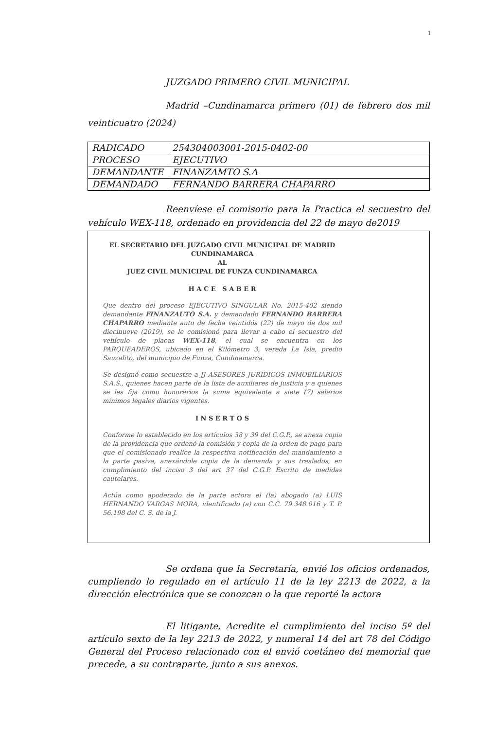1
JUZGADO PRIMERO CIVIL MUNICIPAL
Madrid –Cundinamarca primero (01) de febrero dos mil veinticuatro (2024)
| RADICADO | 254304003001-2015-0402-00 |
| PROCESO | EJECUTIVO |
| DEMANDANTE | FINANZAMTO S.A |
| DEMANDADO | FERNANDO BARRERA CHAPARRO |
Reenvíese el comisorio para la Practica el secuestro del vehículo WEX-118, ordenado en providencia del 22 de mayo de2019
EL SECRETARIO DEL JUZGADO CIVIL MUNICIPAL DE MADRID
CUNDINAMARCA
AL
JUEZ CIVIL MUNICIPAL DE FUNZA CUNDINAMARCA
H A C E S A B E R
Que dentro del proceso EJECUTIVO SINGULAR No. 2015-402 siendo demandante FINANZAUTO S.A. y demandado FERNANDO BARRERA CHAPARRO mediante auto de fecha veintidós (22) de mayo de dos mil diecinueve (2019), se le comisionó para llevar a cabo el secuestro del vehículo de placas WEX-118, el cual se encuentra en los PARQUEADEROS, ubicado en el Kilómetro 3, vereda La Isla, predio Sauzalito, del municipio de Funza, Cundinamarca.
Se designó como secuestre a JJ ASESORES JURIDICOS INMOBILIARIOS S.A.S., quienes hacen parte de la lista de auxiliares de justicia y a quienes se les fija como honorarios la suma equivalente a siete (7) salarios mínimos legales diarios vigentes.
I N S E R T O S
Conforme lo establecido en los artículos 38 y 39 del C.G.P., se anexa copia de la providencia que ordenó la comisión y copia de la orden de pago para que el comisionado realice la respectiva notificación del mandamiento a la parte pasiva, anexándole copia de la demanda y sus traslados, en cumplimiento del inciso 3 del art 37 del C.G.P. Escrito de medidas cautelares.
Actúa como apoderado de la parte actora el (la) abogado (a) LUIS HERNANDO VARGAS MORA, identificado (a) con C.C. 79.348.016 y T. P. 56.198 del C. S. de la J.
Se ordena que la Secretaría, envié los oficios ordenados, cumpliendo lo regulado en el artículo 11 de la ley 2213 de 2022, a la dirección electrónica que se conozcan o la que reporté la actora
El litigante, Acredite el cumplimiento del inciso 5º del artículo sexto de la ley 2213 de 2022, y numeral 14 del art 78 del Código General del Proceso relacionado con el envió coetáneo del memorial que precede, a su contraparte, junto a sus anexos.